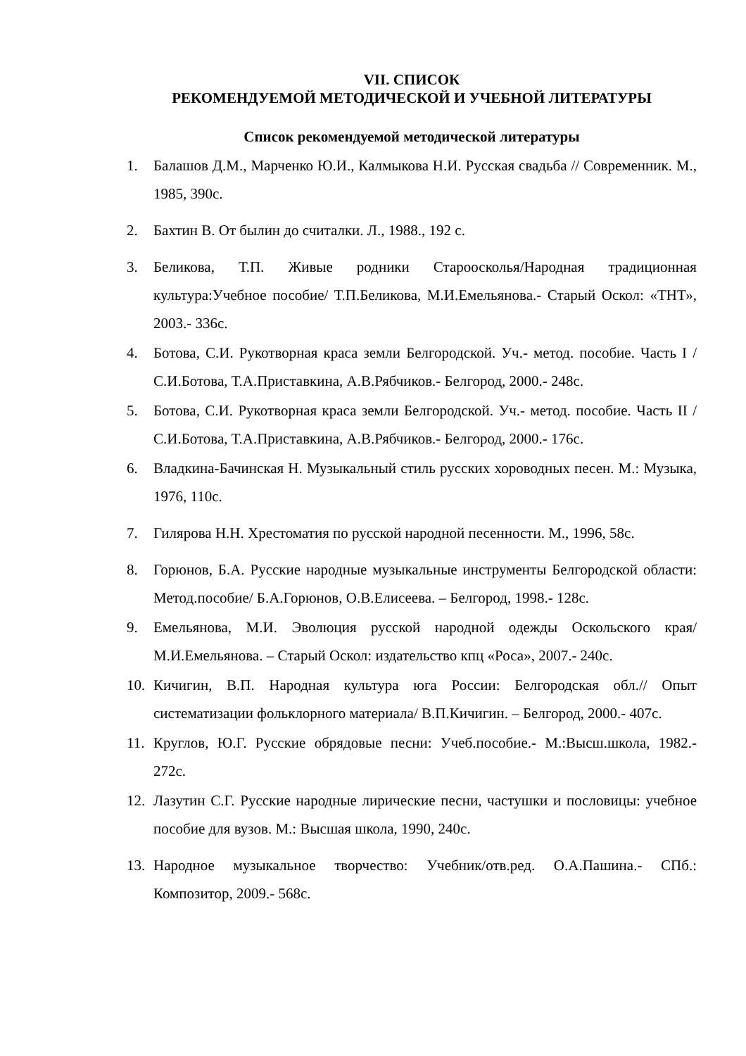VII. СПИСОК
РЕКОМЕНДУЕМОЙ МЕТОДИЧЕСКОЙ И УЧЕБНОЙ ЛИТЕРАТУРЫ
Список рекомендуемой методической литературы
1. Балашов Д.М., Марченко Ю.И., Калмыкова Н.И. Русская свадьба // Современник. М., 1985, 390с.
2. Бахтин В. От былин до считалки. Л., 1988., 192 с.
3. Беликова, Т.П. Живые родники Староосколья/Народная традиционная культура:Учебное пособие/ Т.П.Беликова, М.И.Емельянова.- Старый Оскол: «ТНТ», 2003.- 336с.
4. Ботова, С.И. Рукотворная краса земли Белгородской. Уч.- метод. пособие. Часть I / С.И.Ботова, Т.А.Приставкина, А.В.Рябчиков.- Белгород, 2000.- 248с.
5. Ботова, С.И. Рукотворная краса земли Белгородской. Уч.- метод. пособие. Часть II / С.И.Ботова, Т.А.Приставкина, А.В.Рябчиков.- Белгород, 2000.- 176с.
6. Владкина-Бачинская Н. Музыкальный стиль русских хороводных песен. М.: Музыка, 1976, 110с.
7. Гилярова Н.Н. Хрестоматия по русской народной песенности. М., 1996, 58с.
8. Горюнов, Б.А. Русские народные музыкальные инструменты Белгородской области: Метод.пособие/ Б.А.Горюнов, О.В.Елисеева. – Белгород, 1998.- 128с.
9. Емельянова, М.И. Эволюция русской народной одежды Оскольского края/ М.И.Емельянова. – Старый Оскол: издательство кпц «Роса», 2007.- 240с.
10. Кичигин, В.П. Народная культура юга России: Белгородская обл.// Опыт систематизации фольклорного материала/ В.П.Кичигин. – Белгород, 2000.- 407с.
11. Круглов, Ю.Г. Русские обрядовые песни: Учеб.пособие.- М.:Высш.школа, 1982.- 272с.
12. Лазутин С.Г. Русские народные лирические песни, частушки и пословицы: учебное пособие для вузов. М.: Высшая школа, 1990, 240с.
13. Народное музыкальное творчество: Учебник/отв.ред. О.А.Пашина.- СПб.: Композитор, 2009.- 568с.